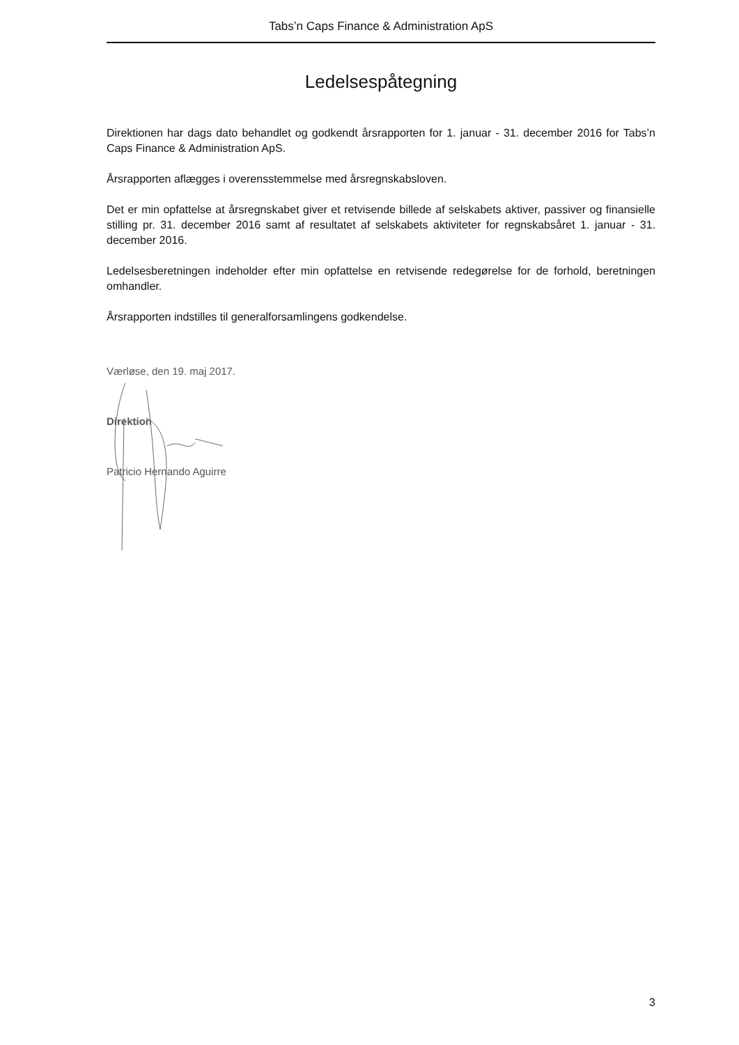Tabs’n Caps Finance & Administration ApS
Ledelsespåtegning
Direktionen har dags dato behandlet og godkendt årsrapporten for 1. januar - 31. december 2016 for Tabs’n Caps Finance & Administration ApS.
Årsrapporten aflægges i overensstemmelse med årsregnskabsloven.
Det er min opfattelse at årsregnskabet giver et retvisende billede af selskabets aktiver, passiver og finansielle stilling pr. 31. december 2016 samt af resultatet af selskabets aktiviteter for regnskabsåret 1. januar - 31. december 2016.
Ledelsesberetningen indeholder efter min opfattelse en retvisende redegørelse for de forhold, beretningen omhandler.
Årsrapporten indstilles til generalforsamlingens godkendelse.
Værløse, den 19. maj 2017.
Direktion
Patricio Hernando Aguirre
3